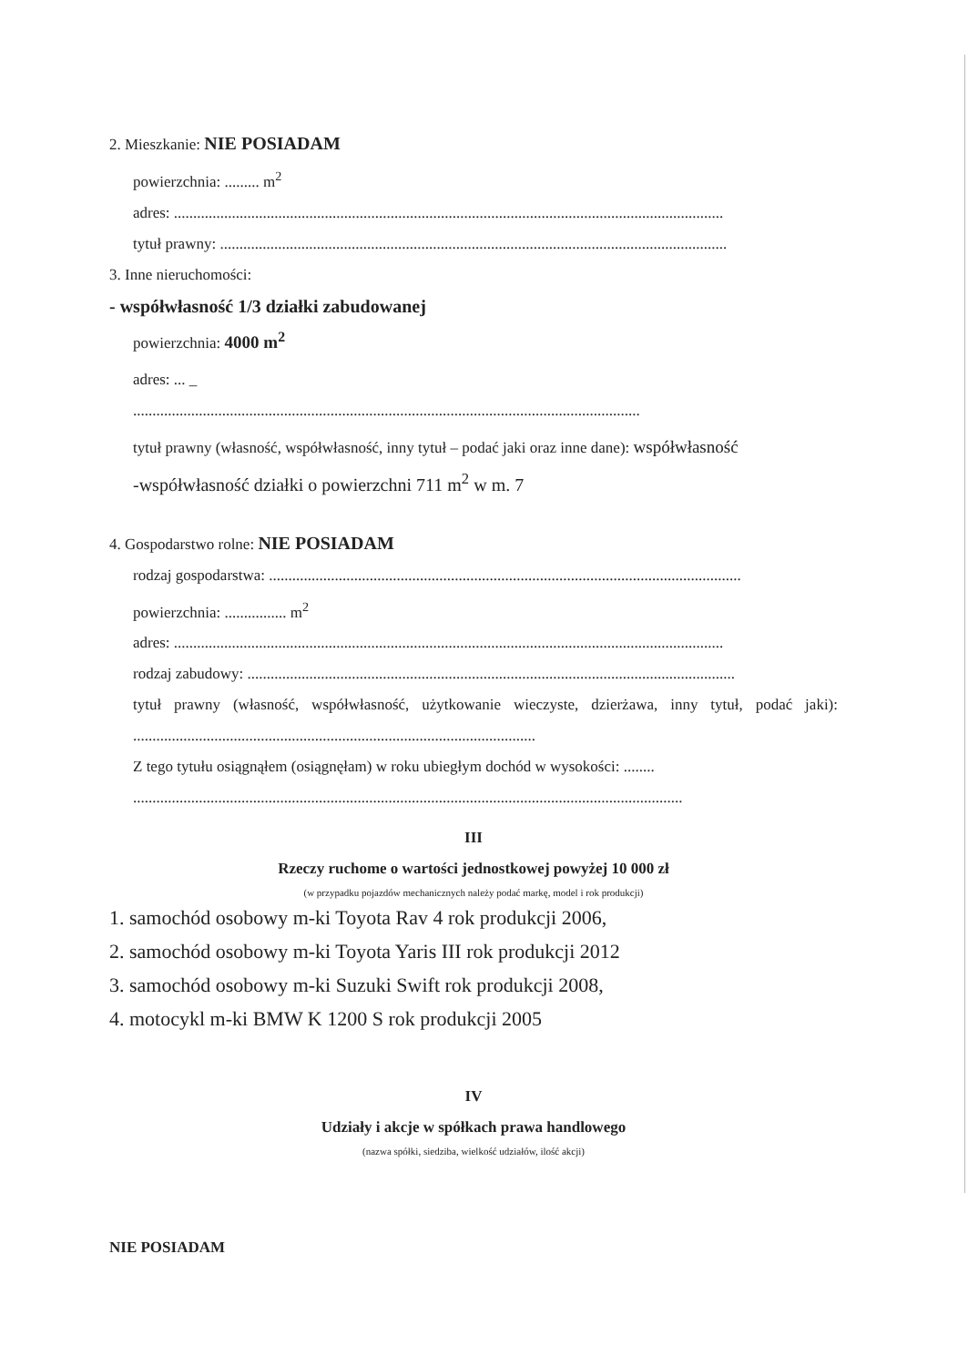2. Mieszkanie: NIE POSIADAM
powierzchnia: ......... m<sup>2</sup>
adres: ..............................................................................................................................................
tytuł prawny: ...................................................................................................................................
3. Inne nieruchomości:
- współwłasność 1/3 działki zabudowanej
powierzchnia: 4000 m<sup>2</sup>
adres: ... _
...................................................................................................................................
tytuł prawny (własność, współwłasność, inny tytuł – podać jaki oraz inne dane): współwłasność
-współwłasność działki o powierzchni 711 m<sup>2</sup> w m. 7
4. Gospodarstwo rolne: NIE POSIADAM
rodzaj gospodarstwa: ..........................................................................................................................
powierzchnia: ................ m<sup>2</sup>
adres: ..............................................................................................................................................
rodzaj zabudowy: ..............................................................................................................................
tytuł prawny (własność, współwłasność, użytkowanie wieczyste, dzierżawa, inny tytuł, podać jaki): ........................................................................................................
Z tego tytułu osiągnąłem (osiągnęłam) w roku ubiegłym dochód w wysokości: ........
..............................................................................................................................................
III
Rzeczy ruchome o wartości jednostkowej powyżej 10 000 zł
(w przypadku pojazdów mechanicznych należy podać markę, model i rok produkcji)
1. samochód osobowy m-ki Toyota Rav 4 rok produkcji 2006,
2. samochód osobowy m-ki Toyota Yaris III rok produkcji 2012
3. samochód osobowy m-ki Suzuki Swift rok produkcji 2008,
4. motocykl m-ki BMW K 1200 S rok produkcji 2005
IV
Udziały i akcje w spółkach prawa handlowego
(nazwa spółki, siedziba, wielkość udziałów, ilość akcji)
NIE POSIADAM